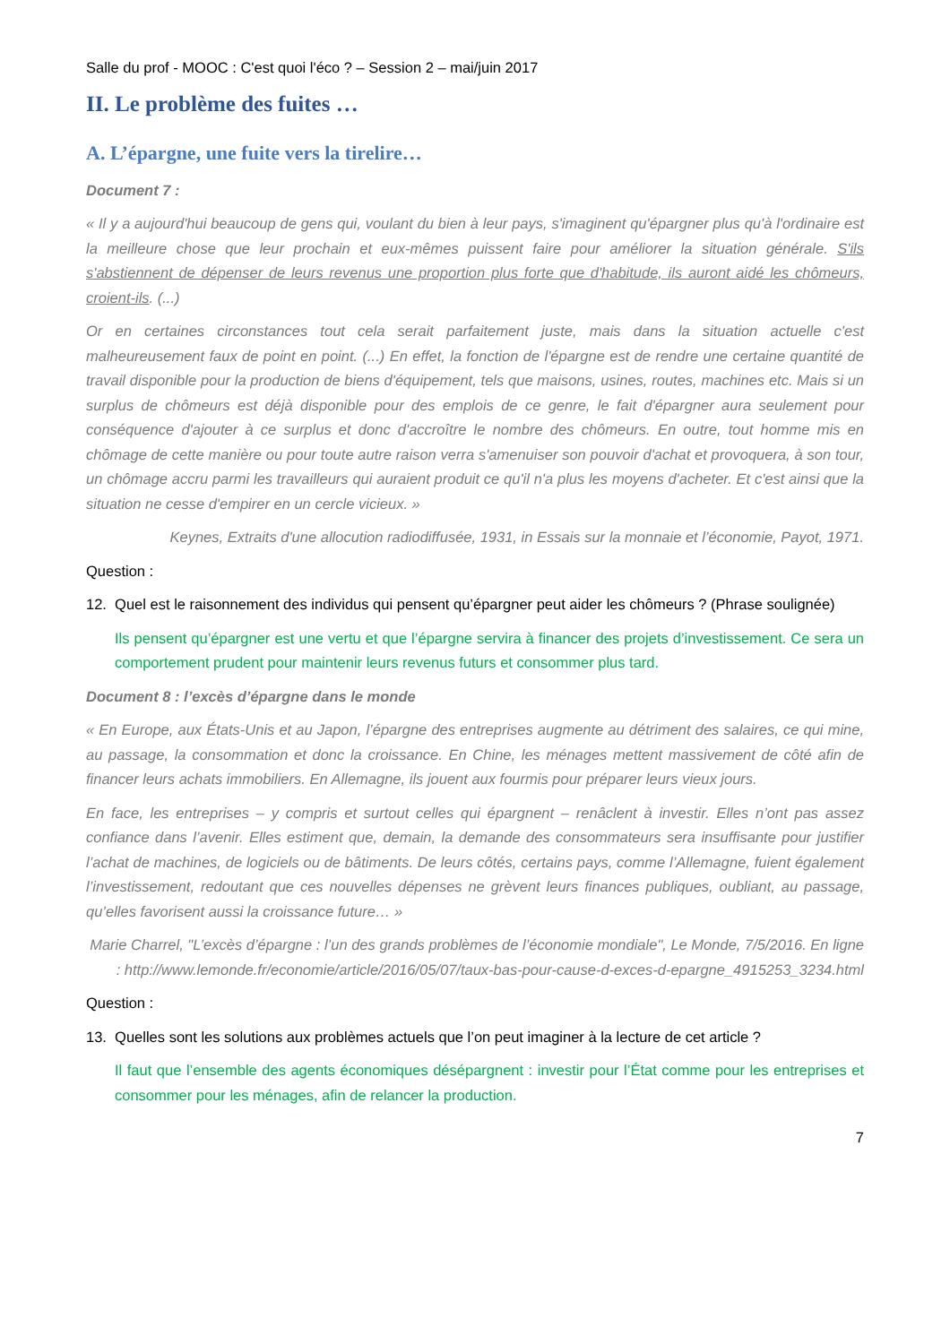Salle du prof - MOOC : C'est quoi l'éco ? – Session 2 – mai/juin 2017
II. Le problème des fuites …
A. L’épargne, une fuite vers la tirelire…
Document 7 :
« Il y a aujourd'hui beaucoup de gens qui, voulant du bien à leur pays, s'imaginent qu'épargner plus qu'à l'ordinaire est la meilleure chose que leur prochain et eux-mêmes puissent faire pour améliorer la situation générale. S'ils s'abstiennent de dépenser de leurs revenus une proportion plus forte que d'habitude, ils auront aidé les chômeurs, croient-ils. (...)
Or en certaines circonstances tout cela serait parfaitement juste, mais dans la situation actuelle c'est malheureusement faux de point en point. (...) En effet, la fonction de l'épargne est de rendre une certaine quantité de travail disponible pour la production de biens d'équipement, tels que maisons, usines, routes, machines etc. Mais si un surplus de chômeurs est déjà disponible pour des emplois de ce genre, le fait d'épargner aura seulement pour conséquence d'ajouter à ce surplus et donc d'accroître le nombre des chômeurs. En outre, tout homme mis en chômage de cette manière ou pour toute autre raison verra s'amenuiser son pouvoir d'achat et provoquera, à son tour, un chômage accru parmi les travailleurs qui auraient produit ce qu'il n'a plus les moyens d'acheter. Et c'est ainsi que la situation ne cesse d'empirer en un cercle vicieux. »
Keynes, Extraits d'une allocution radiodiffusée, 1931, in Essais sur la monnaie et l’économie, Payot, 1971.
Question :
12. Quel est le raisonnement des individus qui pensent qu’épargner peut aider les chômeurs ? (Phrase soulignée)
Ils pensent qu’épargner est une vertu et que l’épargne servira à financer des projets d’investissement. Ce sera un comportement prudent pour maintenir leurs revenus futurs et consommer plus tard.
Document 8 : l’excès d’épargne dans le monde
« En Europe, aux États-Unis et au Japon, l’épargne des entreprises augmente au détriment des salaires, ce qui mine, au passage, la consommation et donc la croissance. En Chine, les ménages mettent massivement de côté afin de financer leurs achats immobiliers. En Allemagne, ils jouent aux fourmis pour préparer leurs vieux jours.
En face, les entreprises – y compris et surtout celles qui épargnent – renâclent à investir. Elles n’ont pas assez confiance dans l’avenir. Elles estiment que, demain, la demande des consommateurs sera insuffisante pour justifier l’achat de machines, de logiciels ou de bâtiments. De leurs côtés, certains pays, comme l’Allemagne, fuient également l’investissement, redoutant que ces nouvelles dépenses ne grèvent leurs finances publiques, oubliant, au passage, qu’elles favorisent aussi la croissance future… »
Marie Charrel, "L’excès d’épargne : l’un des grands problèmes de l’économie mondiale", Le Monde, 7/5/2016. En ligne : http://www.lemonde.fr/economie/article/2016/05/07/taux-bas-pour-cause-d-exces-d-epargne_4915253_3234.html
Question :
13. Quelles sont les solutions aux problèmes actuels que l’on peut imaginer à la lecture de cet article ?
Il faut que l’ensemble des agents économiques désépargnent : investir pour l’État comme pour les entreprises et consommer pour les ménages, afin de relancer la production.
7